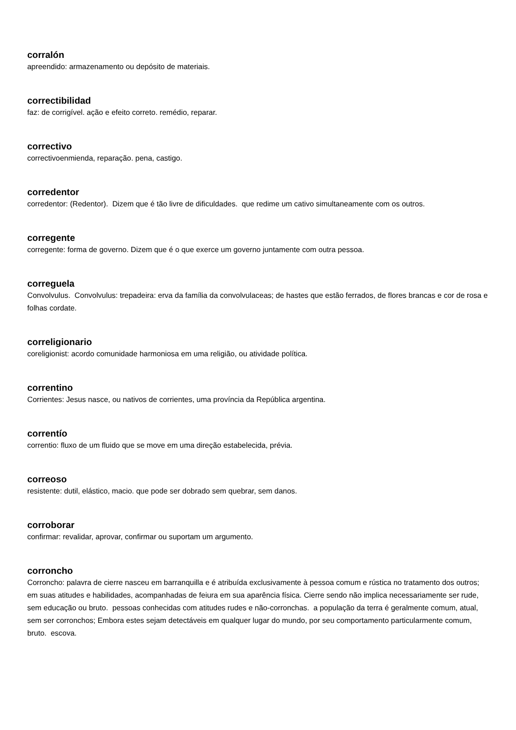corralón
apreendido: armazenamento ou depósito de materiais.
correctibilidad
faz: de corrigível. ação e efeito correto. remédio, reparar.
correctivo
correctivoenmienda, reparação. pena, castigo.
corredentor
corredentor: (Redentor). Dizem que é tão livre de dificuldades. que redime um cativo simultaneamente com os outros.
corregente
corregente: forma de governo. Dizem que é o que exerce um governo juntamente com outra pessoa.
correguela
Convolvulus. Convolvulus: trepadeira: erva da família da convolvulaceas; de hastes que estão ferrados, de flores brancas e cor de rosa e folhas cordate.
correligionario
coreligionist: acordo comunidade harmoniosa em uma religião, ou atividade política.
correntino
Corrientes: Jesus nasce, ou nativos de corrientes, uma província da República argentina.
correntío
correntio: fluxo de um fluido que se move em uma direção estabelecida, prévia.
correoso
resistente: dutil, elástico, macio. que pode ser dobrado sem quebrar, sem danos.
corroborar
confirmar: revalidar, aprovar, confirmar ou suportam um argumento.
corroncho
Corroncho: palavra de cierre nasceu em barranquilla e é atribuída exclusivamente à pessoa comum e rústica no tratamento dos outros; em suas atitudes e habilidades, acompanhadas de feiura em sua aparência física. Cierre sendo não implica necessariamente ser rude, sem educação ou bruto. pessoas conhecidas com atitudes rudes e não-corronchas. a população da terra é geralmente comum, atual, sem ser corronchos; Embora estes sejam detectáveis em qualquer lugar do mundo, por seu comportamento particularmente comum, bruto. escova.